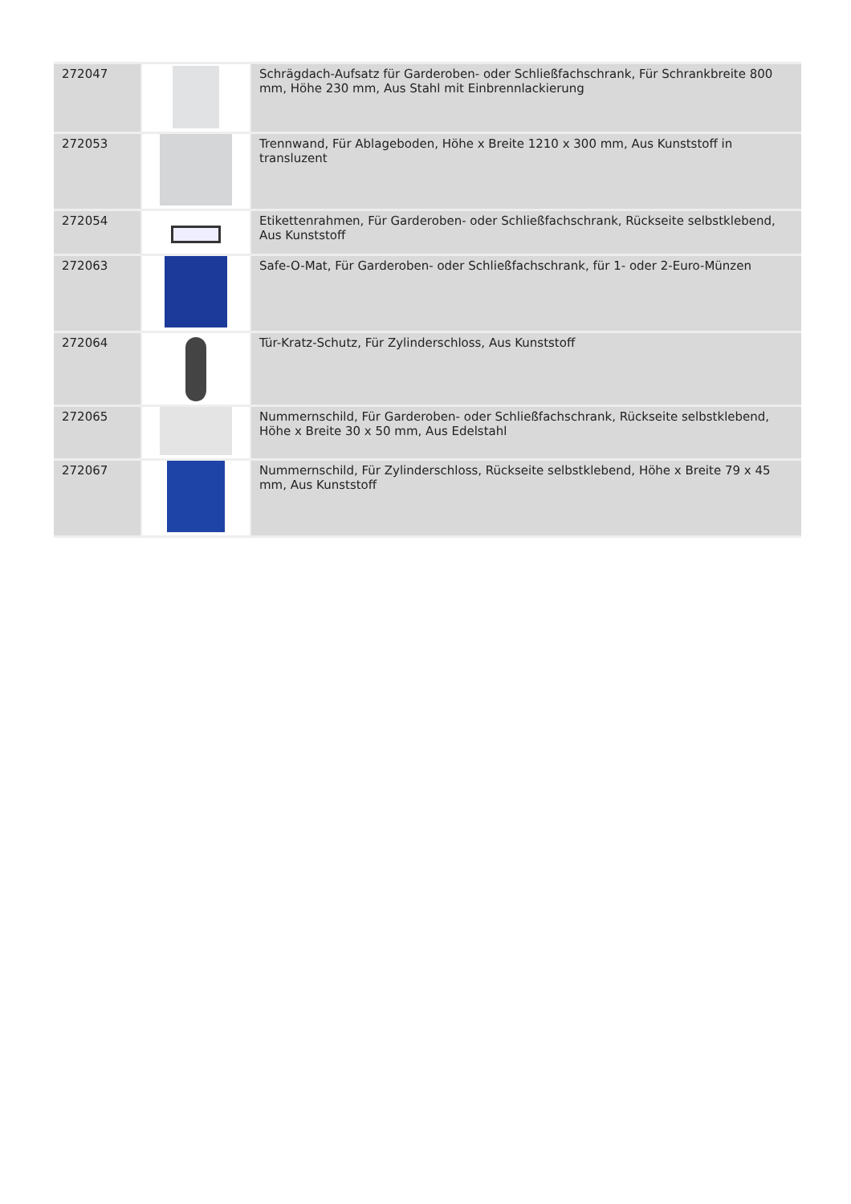| 272047 | | Schrägdach-Aufsatz für Garderoben- oder Schließfachschrank, Für Schrankbreite 800 mm, Höhe 230 mm, Aus Stahl mit Einbrennlackierung |
| 272053 | | Trennwand, Für Ablageboden, Höhe x Breite 1210 x 300 mm, Aus Kunststoff in transluzent |
| 272054 | | Etikettenrahmen, Für Garderoben- oder Schließfachschrank, Rückseite selbstklebend, Aus Kunststoff |
| 272063 | | Safe-O-Mat, Für Garderoben- oder Schließfachschrank, für 1- oder 2-Euro-Münzen |
| 272064 | | Tür-Kratz-Schutz, Für Zylinderschloss, Aus Kunststoff |
| 272065 | | Nummernschild, Für Garderoben- oder Schließfachschrank, Rückseite selbstklebend, Höhe x Breite 30 x 50 mm, Aus Edelstahl |
| 272067 | | Nummernschild, Für Zylinderschloss, Rückseite selbstklebend, Höhe x Breite 79 x 45 mm, Aus Kunststoff |